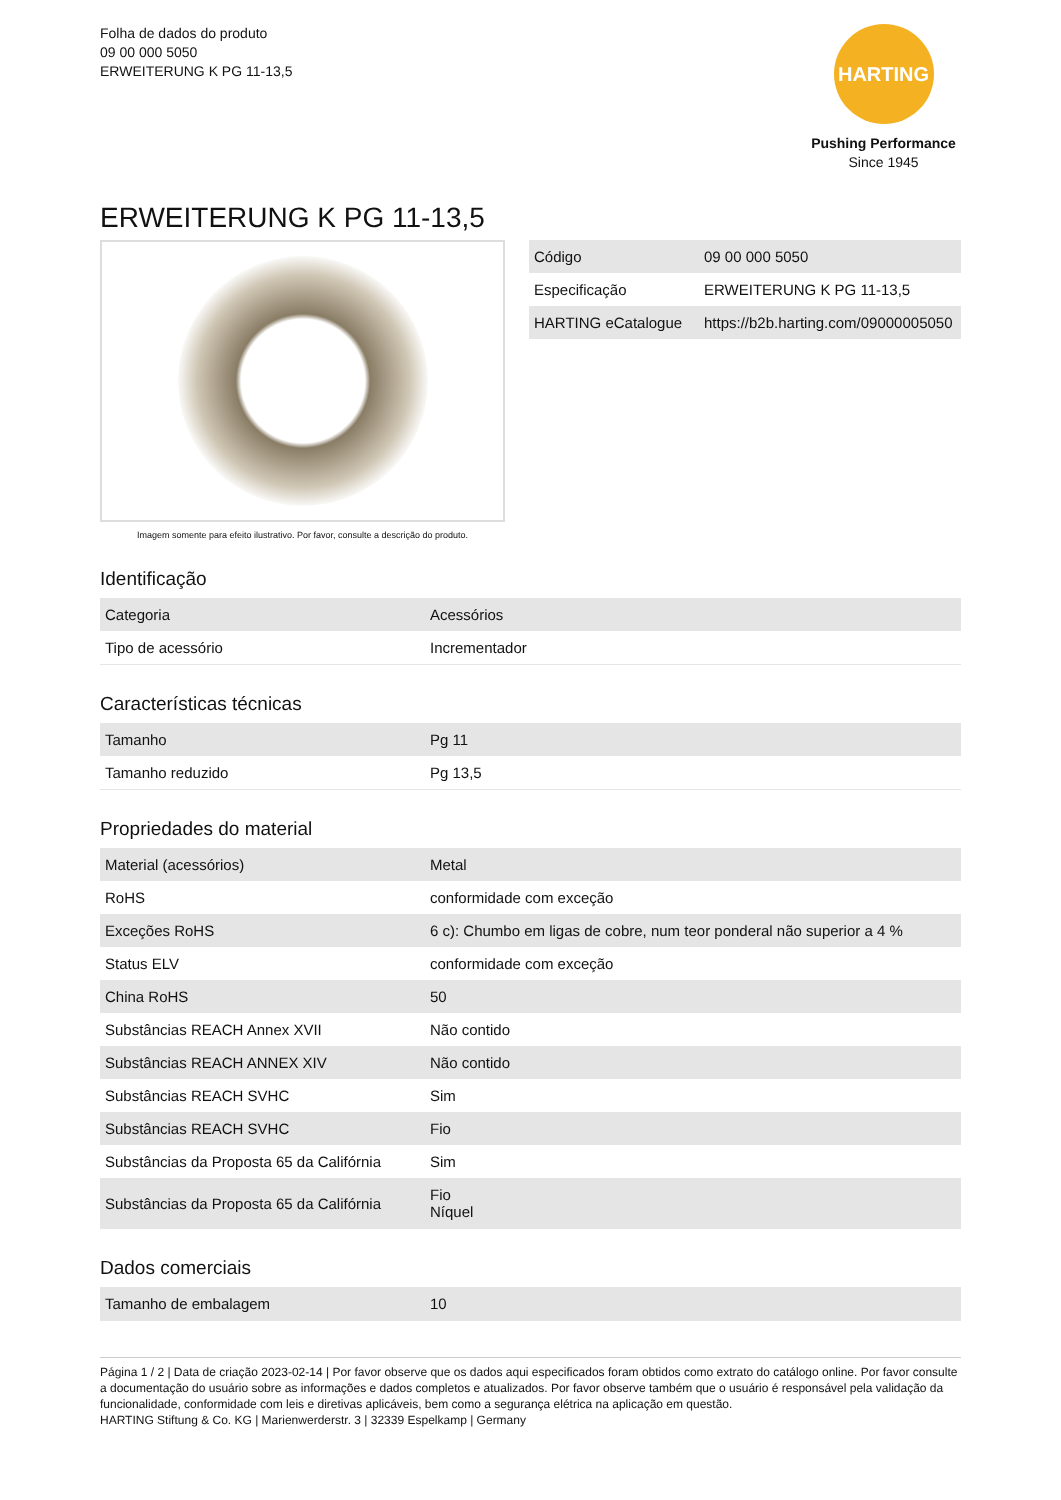Folha de dados do produto
09 00 000 5050
ERWEITERUNG K PG 11-13,5
HARTING
Pushing Performance
Since 1945
ERWEITERUNG K PG 11-13,5
Imagem somente para efeito ilustrativo. Por favor, consulte a descrição do produto.
| Código | 09 00 000 5050 |
| Especificação | ERWEITERUNG K PG 11-13,5 |
| HARTING eCatalogue | https://b2b.harting.com/09000005050 |
Identificação
| Categoria | Acessórios |
| Tipo de acessório | Incrementador |
Características técnicas
| Tamanho | Pg 11 |
| Tamanho reduzido | Pg 13,5 |
Propriedades do material
| Material (acessórios) | Metal |
| RoHS | conformidade com exceção |
| Exceções RoHS | 6 c): Chumbo em ligas de cobre, num teor ponderal não superior a 4 % |
| Status ELV | conformidade com exceção |
| China RoHS | 50 |
| Substâncias REACH Annex XVII | Não contido |
| Substâncias REACH ANNEX XIV | Não contido |
| Substâncias REACH SVHC | Sim |
| Substâncias REACH SVHC | Fio |
| Substâncias da Proposta 65 da Califórnia | Sim |
| Substâncias da Proposta 65 da Califórnia | Fio Níquel |
Dados comerciais
| Tamanho de embalagem | 10 |
Página 1 / 2 | Data de criação 2023-02-14 | Por favor observe que os dados aqui especificados foram obtidos como extrato do catálogo online. Por favor consulte a documentação do usuário sobre as informações e dados completos e atualizados. Por favor observe também que o usuário é responsável pela validação da funcionalidade, conformidade com leis e diretivas aplicáveis, bem como a segurança elétrica na aplicação em questão.
HARTING Stiftung & Co. KG | Marienwerderstr. 3 | 32339 Espelkamp | Germany